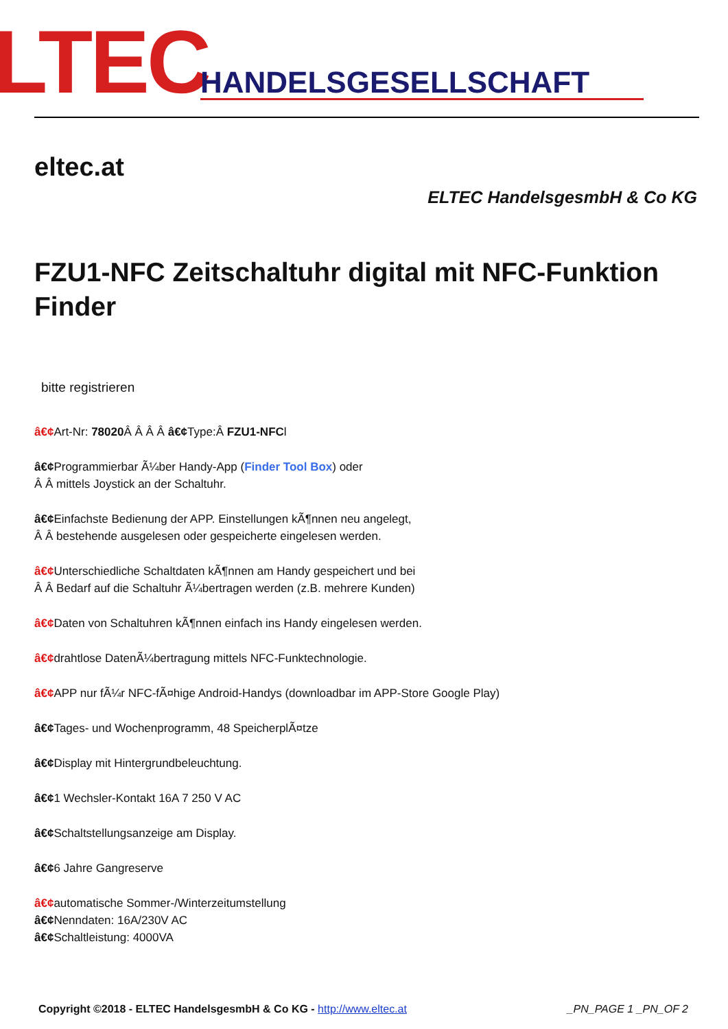LTEC HANDELSGESELLSCHAFT
eltec.at
ELTEC HandelsgesmbH & Co KG
FZU1-NFC Zeitschaltuhr digital mit NFC-Funktion Finder
bitte registrieren
â€¢Art-Nr: 78020 Â Â Â Â â€¢Type:Â FZU1-NFCl
â€¢Programmierbar Ã¼ber Handy-App (Finder Tool Box) oder
Â Â mittels Joystick an der Schaltuhr.
â€¢Einfachste Bedienung der APP. Einstellungen kÃ¶nnen neu angelegt,
Â Â bestehende ausgelesen oder gespeicherte eingelesen werden.
â€¢Unterschiedliche Schaltdaten kÃ¶nnen am Handy gespeichert und bei
Â Â Bedarf auf die Schaltuhr Ã¼bertragen werden (z.B. mehrere Kunden)
â€¢Daten von Schaltuhren kÃ¶nnen einfach ins Handy eingelesen werden.
â€¢drahtlose DatenÃ¼bertragung mittels NFC-Funktechnologie.
â€¢APP nur fÃ¼r NFC-fÃ¤hige Android-Handys (downloadbar im APP-Store Google Play)
â€¢Tages- und Wochenprogramm, 48 SpeicherplÃ¤tze
â€¢Display mit Hintergrundbeleuchtung.
â€¢1 Wechsler-Kontakt 16A 7 250 V AC
â€¢Schaltstellungsanzeige am Display.
â€¢6 Jahre Gangreserve
â€¢automatische Sommer-/Winterzeitumstellung
â€¢Nenndaten: 16A/230V AC
â€¢Schaltleistung: 4000VA
Copyright ©2018 - ELTEC HandelsgesmbH & Co KG - http://www.eltec.at _PN_PAGE 1 _PN_OF 2